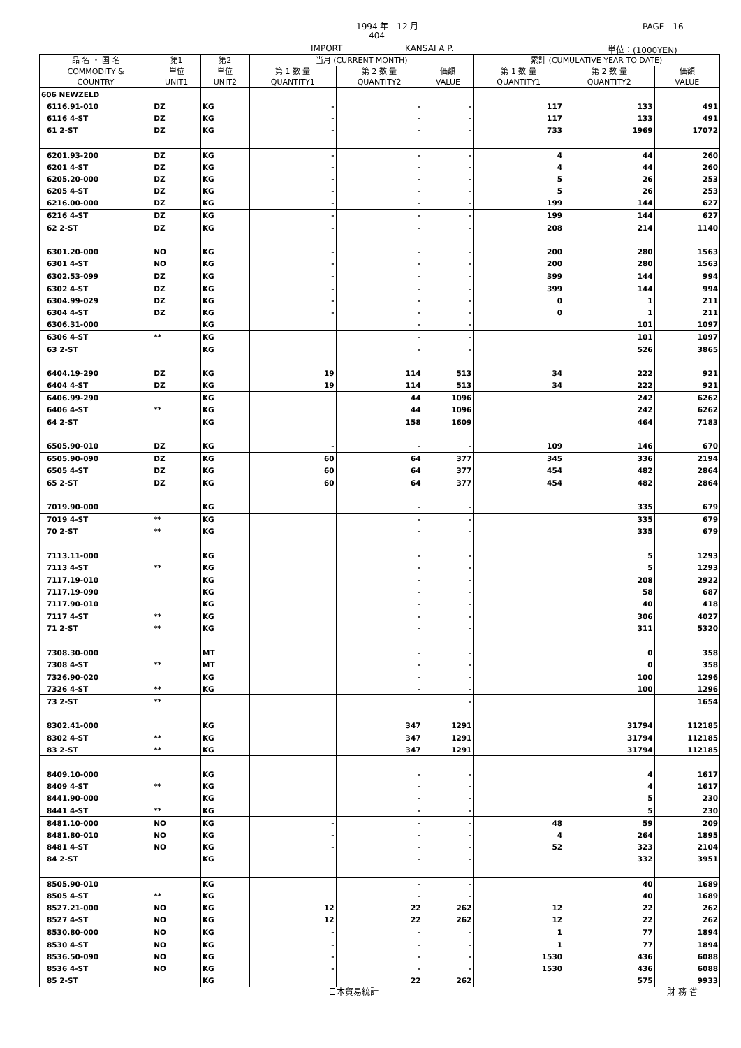1994 年　12 月 PAGE　16
404
IMPORT KANSAI A P. 単位：(1000YEN)
| 品 名 ・ 国 名 | 第1 | 第2 | 当月 (CURRENT MONTH) | | | 累計 (CUMULATIVE YEAR TO DATE) | | |
| --- | --- | --- | --- | --- | --- | --- | --- | --- |
| COMMODITY & COUNTRY | 単位 UNIT1 | 単位 UNIT2 | 第 1 数 量 QUANTITY1 | 第 2 数 量 QUANTITY2 | 価額 VALUE | 第 1 数 量 QUANTITY1 | 第 2 数 量 QUANTITY2 | 価額 VALUE |
| 606 NEWZELD | | | | | | | | |
| 6116.91-010 | DZ | KG | - | - | - | 117 | 133 | 491 |
| 6116 4-ST | DZ | KG | - | - | - | 117 | 133 | 491 |
| 61 2-ST | DZ | KG | - | - | - | 733 | 1969 | 17072 |
| 6201.93-200 | DZ | KG | - | - | - | 4 | 44 | 260 |
| 6201 4-ST | DZ | KG | - | - | - | 4 | 44 | 260 |
| 6205.20-000 | DZ | KG | - | - | - | 5 | 26 | 253 |
| 6205 4-ST | DZ | KG | - | - | - | 5 | 26 | 253 |
| 6216.00-000 | DZ | KG | - | - | - | 199 | 144 | 627 |
| 6216 4-ST | DZ | KG | - | - | - | 199 | 144 | 627 |
| 62 2-ST | DZ | KG | - | - | - | 208 | 214 | 1140 |
| 6301.20-000 | NO | KG | - | - | - | 200 | 280 | 1563 |
| 6301 4-ST | NO | KG | - | - | - | 200 | 280 | 1563 |
| 6302.53-099 | DZ | KG | - | - | - | 399 | 144 | 994 |
| 6302 4-ST | DZ | KG | - | - | - | 399 | 144 | 994 |
| 6304.99-029 | DZ | KG | - | - | - | 0 | 1 | 211 |
| 6304 4-ST | DZ | KG | - | - | - | 0 | 1 | 211 |
| 6306.31-000 | | KG | | - | - | | 101 | 1097 |
| 6306 4-ST | ** | KG | | - | - | | 101 | 1097 |
| 63 2-ST | | KG | | - | - | | 526 | 3865 |
| 6404.19-290 | DZ | KG | 19 | 114 | 513 | 34 | 222 | 921 |
| 6404 4-ST | DZ | KG | 19 | 114 | 513 | 34 | 222 | 921 |
| 6406.99-290 | | KG | | 44 | 1096 | | 242 | 6262 |
| 6406 4-ST | ** | KG | | 44 | 1096 | | 242 | 6262 |
| 64 2-ST | | KG | | 158 | 1609 | | 464 | 7183 |
| 6505.90-010 | DZ | KG | - | - | - | 109 | 146 | 670 |
| 6505.90-090 | DZ | KG | 60 | 64 | 377 | 345 | 336 | 2194 |
| 6505 4-ST | DZ | KG | 60 | 64 | 377 | 454 | 482 | 2864 |
| 65 2-ST | DZ | KG | 60 | 64 | 377 | 454 | 482 | 2864 |
| 7019.90-000 | | KG | | - | - | | 335 | 679 |
| 7019 4-ST | ** | KG | | - | - | | 335 | 679 |
| 70 2-ST | ** | KG | | - | - | | 335 | 679 |
| 7113.11-000 | | KG | | - | - | | 5 | 1293 |
| 7113 4-ST | ** | KG | | - | - | | 5 | 1293 |
| 7117.19-010 | | KG | | - | - | | 208 | 2922 |
| 7117.19-090 | | KG | | - | - | | 58 | 687 |
| 7117.90-010 | | KG | | - | - | | 40 | 418 |
| 7117 4-ST | ** | KG | | - | - | | 306 | 4027 |
| 71 2-ST | ** | KG | | - | - | | 311 | 5320 |
| 7308.30-000 | | MT | | - | - | | 0 | 358 |
| 7308 4-ST | ** | MT | | - | - | | 0 | 358 |
| 7326.90-020 | | KG | | - | - | | 100 | 1296 |
| 7326 4-ST | ** | KG | | - | - | | 100 | 1296 |
| 73 2-ST | ** | | | | - | | | 1654 |
| 8302.41-000 | | KG | | 347 | 1291 | | 31794 | 112185 |
| 8302 4-ST | ** | KG | | 347 | 1291 | | 31794 | 112185 |
| 83 2-ST | ** | KG | | 347 | 1291 | | 31794 | 112185 |
| 8409.10-000 | | KG | | - | - | | 4 | 1617 |
| 8409 4-ST | ** | KG | | - | - | | 4 | 1617 |
| 8441.90-000 | | KG | | - | - | | 5 | 230 |
| 8441 4-ST | ** | KG | | - | - | | 5 | 230 |
| 8481.10-000 | NO | KG | - | - | - | 48 | 59 | 209 |
| 8481.80-010 | NO | KG | - | - | - | 4 | 264 | 1895 |
| 8481 4-ST | NO | KG | - | - | - | 52 | 323 | 2104 |
| 84 2-ST | | KG | | - | - | | 332 | 3951 |
| 8505.90-010 | | KG | | - | - | | 40 | 1689 |
| 8505 4-ST | ** | KG | | - | - | | 40 | 1689 |
| 8527.21-000 | NO | KG | 12 | 22 | 262 | 12 | 22 | 262 |
| 8527 4-ST | NO | KG | 12 | 22 | 262 | 12 | 22 | 262 |
| 8530.80-000 | NO | KG | - | - | - | 1 | 77 | 1894 |
| 8530 4-ST | NO | KG | - | - | - | 1 | 77 | 1894 |
| 8536.50-090 | NO | KG | - | - | - | 1530 | 436 | 6088 |
| 8536 4-ST | NO | KG | - | - | - | 1530 | 436 | 6088 |
| 85 2-ST | | KG | | 22 | 262 | | 575 | 9933 |
日本貿易統計 財 務 省